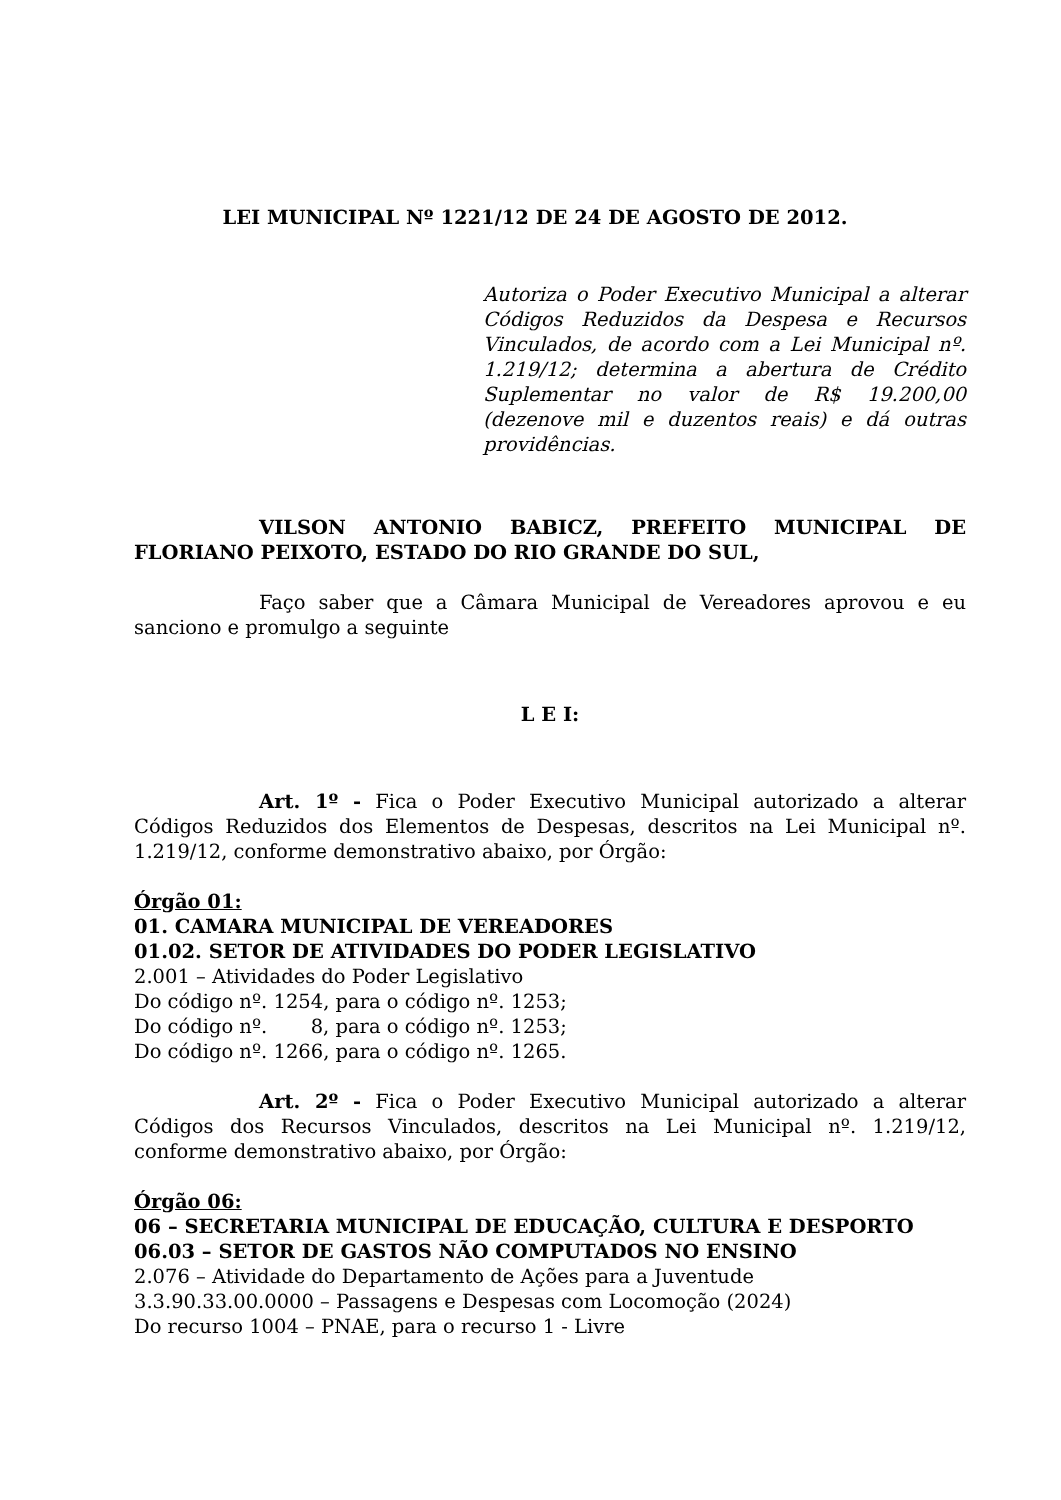LEI MUNICIPAL Nº 1221/12 DE 24 DE AGOSTO DE 2012.
Autoriza o Poder Executivo Municipal a alterar Códigos Reduzidos da Despesa e Recursos Vinculados, de acordo com a Lei Municipal nº. 1.219/12; determina a abertura de Crédito Suplementar no valor de R$ 19.200,00 (dezenove mil e duzentos reais) e dá outras providências.
VILSON ANTONIO BABICZ, PREFEITO MUNICIPAL DE FLORIANO PEIXOTO, ESTADO DO RIO GRANDE DO SUL,
Faço saber que a Câmara Municipal de Vereadores aprovou e eu sanciono e promulgo a seguinte
L E I:
Art. 1º - Fica o Poder Executivo Municipal autorizado a alterar Códigos Reduzidos dos Elementos de Despesas, descritos na Lei Municipal nº. 1.219/12, conforme demonstrativo abaixo, por Órgão:
Órgão 01:
01. CAMARA MUNICIPAL DE VEREADORES
01.02. SETOR DE ATIVIDADES DO PODER LEGISLATIVO
2.001 – Atividades do Poder Legislativo
Do código nº. 1254, para o código nº. 1253;
Do código nº. 8, para o código nº. 1253;
Do código nº. 1266, para o código nº. 1265.
Art. 2º - Fica o Poder Executivo Municipal autorizado a alterar Códigos dos Recursos Vinculados, descritos na Lei Municipal nº. 1.219/12, conforme demonstrativo abaixo, por Órgão:
Órgão 06:
06 – SECRETARIA MUNICIPAL DE EDUCAÇÃO, CULTURA E DESPORTO
06.03 – SETOR DE GASTOS NÃO COMPUTADOS NO ENSINO
2.076 – Atividade do Departamento de Ações para a Juventude
3.3.90.33.00.0000 – Passagens e Despesas com Locomoção (2024)
Do recurso 1004 – PNAE, para o recurso 1 - Livre